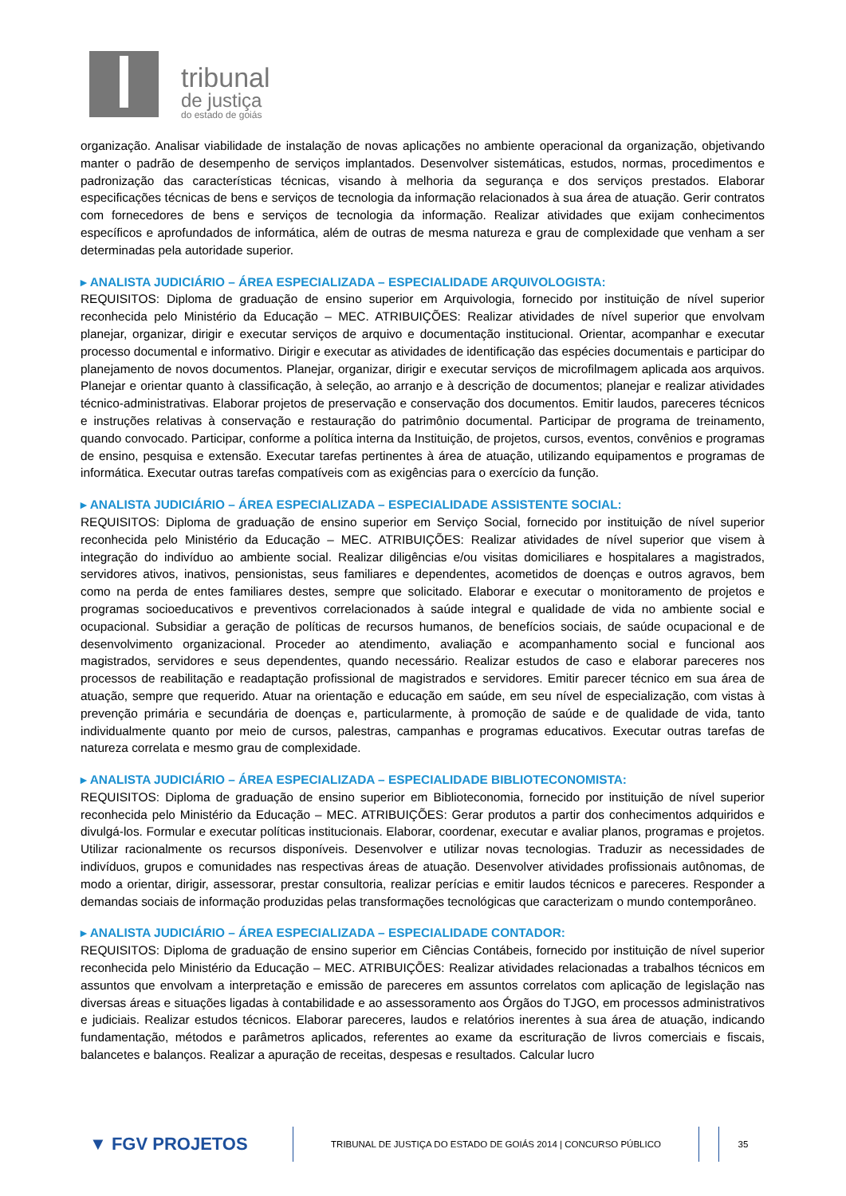tribunal
de justiça
do estado de goiás
organização. Analisar viabilidade de instalação de novas aplicações no ambiente operacional da organização, objetivando manter o padrão de desempenho de serviços implantados. Desenvolver sistemáticas, estudos, normas, procedimentos e padronização das características técnicas, visando à melhoria da segurança e dos serviços prestados. Elaborar especificações técnicas de bens e serviços de tecnologia da informação relacionados à sua área de atuação. Gerir contratos com fornecedores de bens e serviços de tecnologia da informação. Realizar atividades que exijam conhecimentos específicos e aprofundados de informática, além de outras de mesma natureza e grau de complexidade que venham a ser determinadas pela autoridade superior.
▸ ANALISTA JUDICIÁRIO – ÁREA ESPECIALIZADA – ESPECIALIDADE ARQUIVOLOGISTA:
REQUISITOS: Diploma de graduação de ensino superior em Arquivologia, fornecido por instituição de nível superior reconhecida pelo Ministério da Educação – MEC. ATRIBUIÇÕES: Realizar atividades de nível superior que envolvam planejar, organizar, dirigir e executar serviços de arquivo e documentação institucional. Orientar, acompanhar e executar processo documental e informativo. Dirigir e executar as atividades de identificação das espécies documentais e participar do planejamento de novos documentos. Planejar, organizar, dirigir e executar serviços de microfilmagem aplicada aos arquivos. Planejar e orientar quanto à classificação, à seleção, ao arranjo e à descrição de documentos; planejar e realizar atividades técnico-administrativas. Elaborar projetos de preservação e conservação dos documentos. Emitir laudos, pareceres técnicos e instruções relativas à conservação e restauração do patrimônio documental. Participar de programa de treinamento, quando convocado. Participar, conforme a política interna da Instituição, de projetos, cursos, eventos, convênios e programas de ensino, pesquisa e extensão. Executar tarefas pertinentes à área de atuação, utilizando equipamentos e programas de informática. Executar outras tarefas compatíveis com as exigências para o exercício da função.
▸ ANALISTA JUDICIÁRIO – ÁREA ESPECIALIZADA – ESPECIALIDADE ASSISTENTE SOCIAL:
REQUISITOS: Diploma de graduação de ensino superior em Serviço Social, fornecido por instituição de nível superior reconhecida pelo Ministério da Educação – MEC. ATRIBUIÇÕES: Realizar atividades de nível superior que visem à integração do indivíduo ao ambiente social. Realizar diligências e/ou visitas domiciliares e hospitalares a magistrados, servidores ativos, inativos, pensionistas, seus familiares e dependentes, acometidos de doenças e outros agravos, bem como na perda de entes familiares destes, sempre que solicitado. Elaborar e executar o monitoramento de projetos e programas socioeducativos e preventivos correlacionados à saúde integral e qualidade de vida no ambiente social e ocupacional. Subsidiar a geração de políticas de recursos humanos, de benefícios sociais, de saúde ocupacional e de desenvolvimento organizacional. Proceder ao atendimento, avaliação e acompanhamento social e funcional aos magistrados, servidores e seus dependentes, quando necessário. Realizar estudos de caso e elaborar pareceres nos processos de reabilitação e readaptação profissional de magistrados e servidores. Emitir parecer técnico em sua área de atuação, sempre que requerido. Atuar na orientação e educação em saúde, em seu nível de especialização, com vistas à prevenção primária e secundária de doenças e, particularmente, à promoção de saúde e de qualidade de vida, tanto individualmente quanto por meio de cursos, palestras, campanhas e programas educativos. Executar outras tarefas de natureza correlata e mesmo grau de complexidade.
▸ ANALISTA JUDICIÁRIO – ÁREA ESPECIALIZADA – ESPECIALIDADE BIBLIOTECONOMISTA:
REQUISITOS: Diploma de graduação de ensino superior em Biblioteconomia, fornecido por instituição de nível superior reconhecida pelo Ministério da Educação – MEC. ATRIBUIÇÕES: Gerar produtos a partir dos conhecimentos adquiridos e divulgá-los. Formular e executar políticas institucionais. Elaborar, coordenar, executar e avaliar planos, programas e projetos. Utilizar racionalmente os recursos disponíveis. Desenvolver e utilizar novas tecnologias. Traduzir as necessidades de indivíduos, grupos e comunidades nas respectivas áreas de atuação. Desenvolver atividades profissionais autônomas, de modo a orientar, dirigir, assessorar, prestar consultoria, realizar perícias e emitir laudos técnicos e pareceres. Responder a demandas sociais de informação produzidas pelas transformações tecnológicas que caracterizam o mundo contemporâneo.
▸ ANALISTA JUDICIÁRIO – ÁREA ESPECIALIZADA – ESPECIALIDADE CONTADOR:
REQUISITOS: Diploma de graduação de ensino superior em Ciências Contábeis, fornecido por instituição de nível superior reconhecida pelo Ministério da Educação – MEC. ATRIBUIÇÕES: Realizar atividades relacionadas a trabalhos técnicos em assuntos que envolvam a interpretação e emissão de pareceres em assuntos correlatos com aplicação de legislação nas diversas áreas e situações ligadas à contabilidade e ao assessoramento aos Órgãos do TJGO, em processos administrativos e judiciais. Realizar estudos técnicos. Elaborar pareceres, laudos e relatórios inerentes à sua área de atuação, indicando fundamentação, métodos e parâmetros aplicados, referentes ao exame da escrituração de livros comerciais e fiscais, balancetes e balanços. Realizar a apuração de receitas, despesas e resultados. Calcular lucro
▼ FGV PROJETOS
TRIBUNAL DE JUSTIÇA DO ESTADO DE GOIÁS 2014 | CONCURSO PÚBLICO
35